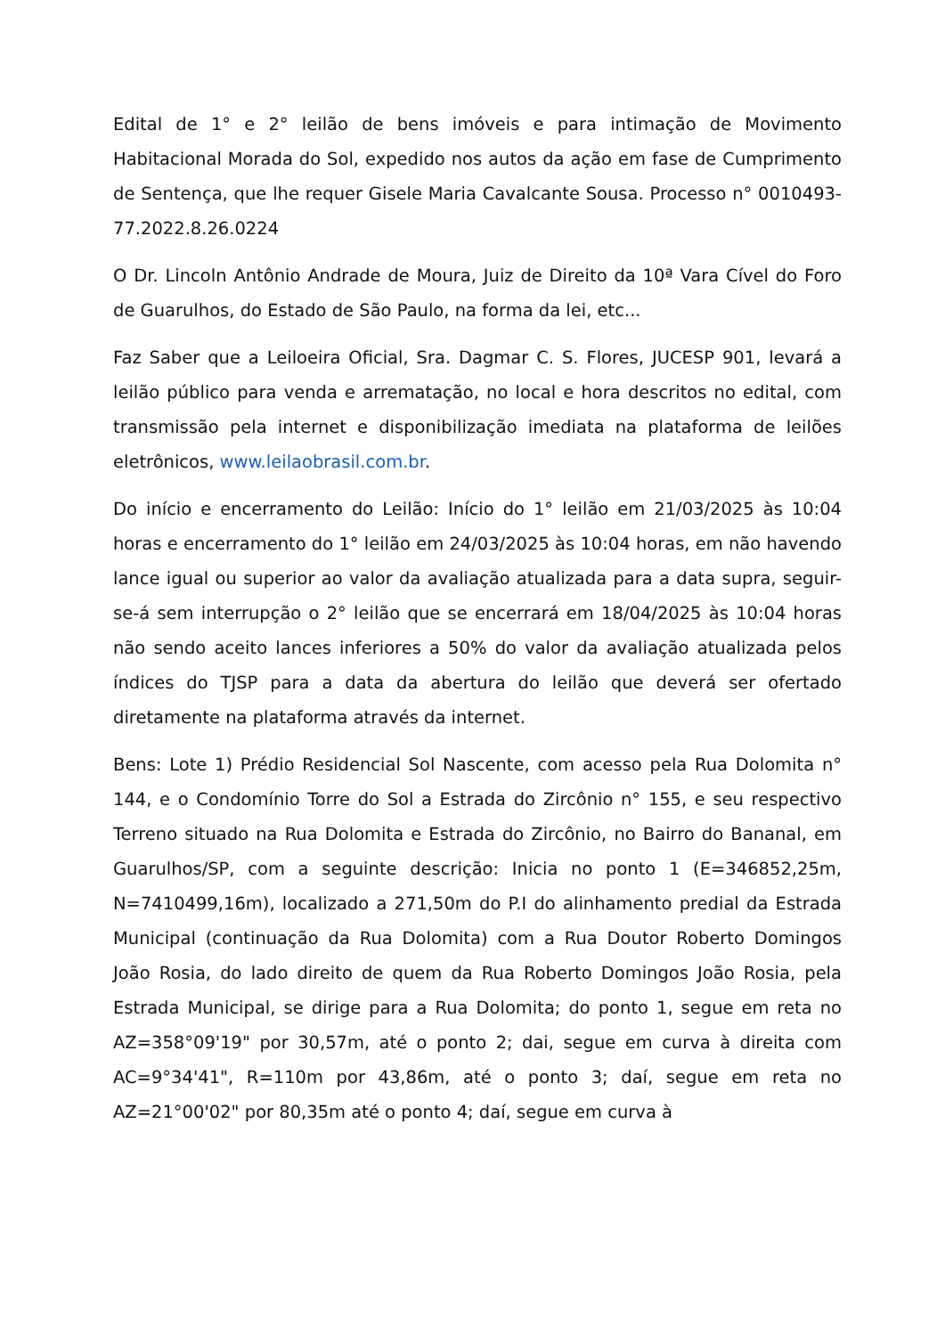Edital de 1° e 2° leilão de bens imóveis e para intimação de Movimento Habitacional Morada do Sol, expedido nos autos da ação em fase de Cumprimento de Sentença, que lhe requer Gisele Maria Cavalcante Sousa. Processo n° 0010493-77.2022.8.26.0224
O Dr. Lincoln Antônio Andrade de Moura, Juiz de Direito da 10ª Vara Cível do Foro de Guarulhos, do Estado de São Paulo, na forma da lei, etc...
Faz Saber que a Leiloeira Oficial, Sra. Dagmar C. S. Flores, JUCESP 901, levará a leilão público para venda e arrematação, no local e hora descritos no edital, com transmissão pela internet e disponibilização imediata na plataforma de leilões eletrônicos, www.leilaobrasil.com.br.
Do início e encerramento do Leilão: Início do 1° leilão em 21/03/2025 às 10:04 horas e encerramento do 1° leilão em 24/03/2025 às 10:04 horas, em não havendo lance igual ou superior ao valor da avaliação atualizada para a data supra, seguir-se-á sem interrupção o 2° leilão que se encerrará em 18/04/2025 às 10:04 horas não sendo aceito lances inferiores a 50% do valor da avaliação atualizada pelos índices do TJSP para a data da abertura do leilão que deverá ser ofertado diretamente na plataforma através da internet.
Bens: Lote 1) Prédio Residencial Sol Nascente, com acesso pela Rua Dolomita n° 144, e o Condomínio Torre do Sol a Estrada do Zircônio n° 155, e seu respectivo Terreno situado na Rua Dolomita e Estrada do Zircônio, no Bairro do Bananal, em Guarulhos/SP, com a seguinte descrição: Inicia no ponto 1 (E=346852,25m, N=7410499,16m), localizado a 271,50m do P.I do alinhamento predial da Estrada Municipal (continuação da Rua Dolomita) com a Rua Doutor Roberto Domingos João Rosia, do lado direito de quem da Rua Roberto Domingos João Rosia, pela Estrada Municipal, se dirige para a Rua Dolomita; do ponto 1, segue em reta no AZ=358°09'19" por 30,57m, até o ponto 2; dai, segue em curva à direita com AC=9°34'41", R=110m por 43,86m, até o ponto 3; daí, segue em reta no AZ=21°00'02" por 80,35m até o ponto 4; daí, segue em curva à